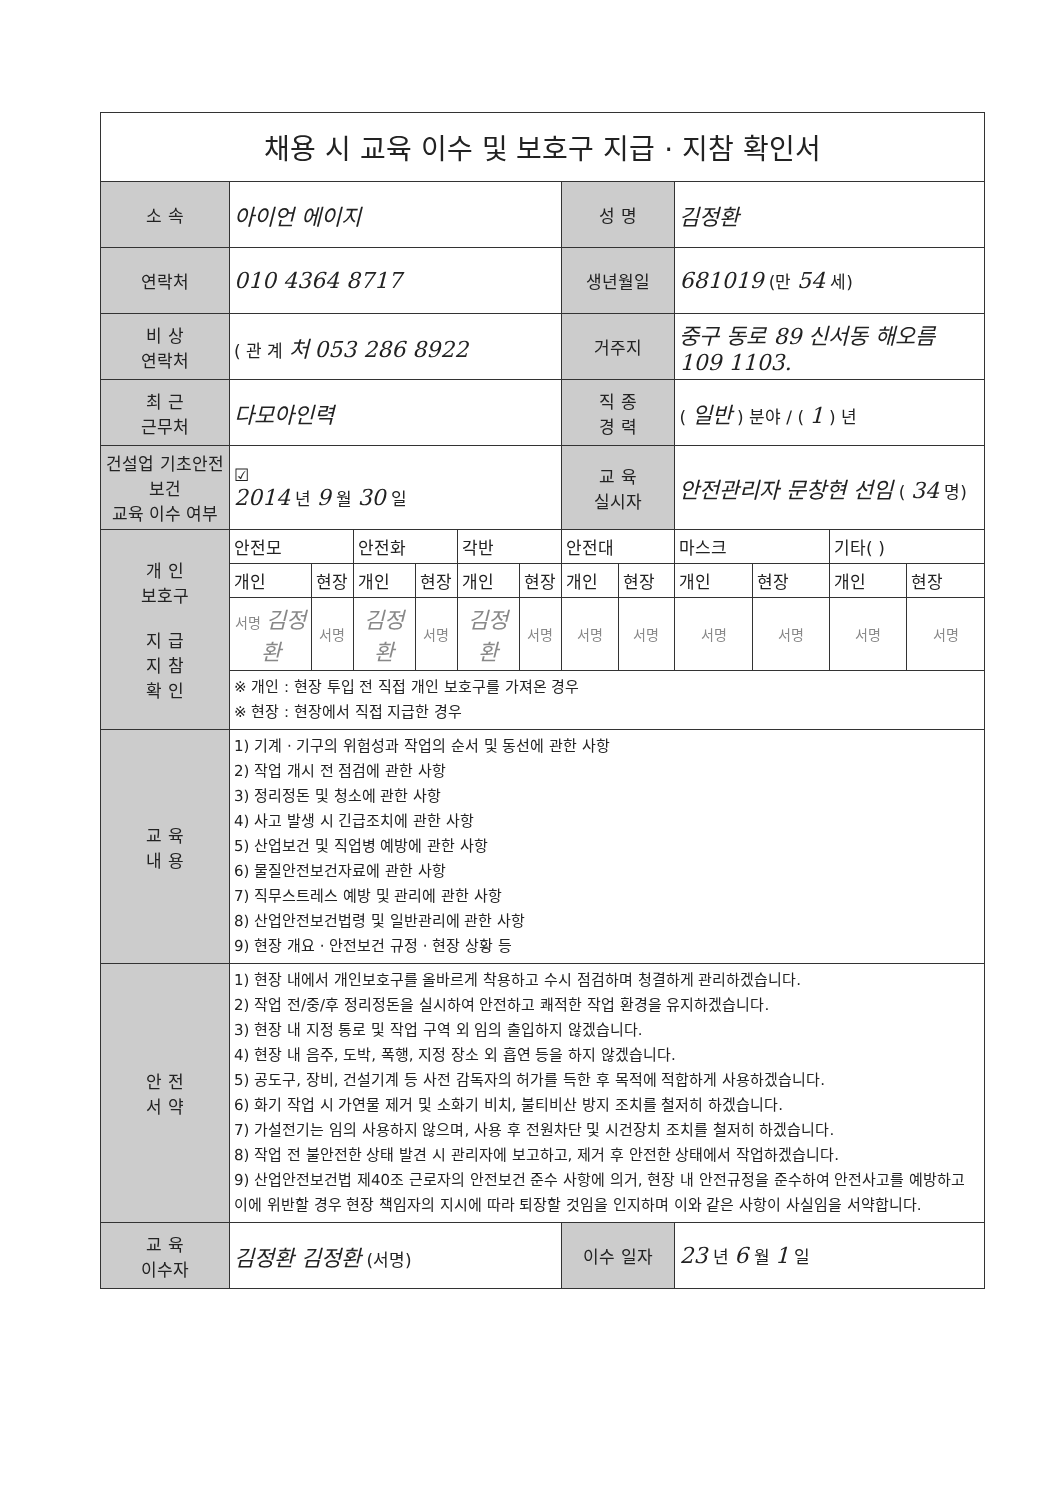| 채용 시 교육 이수 및 보호구 지급 · 지참 확인서 | | | | | | | | | | | | |
| 소 속 | 아이언 에이지 | | | | | | 성 명 | | 김정환 | | | |
| 연락처 | 010 4364 8717 | | | | | | 생년월일 | | 681019 (만 54 세) | | | |
| 비 상 연락처 | ( 관 계 처 053 286 8922 | | | | | | 거주지 | | 중구 동로 89 신서동 해오름 109 1103. | | | |
| 최 근 근무처 | 다모아인력 | | | | | | 직 종 경 력 | | ( 일반 ) 분야 / ( 1 ) 년 | | | |
| 건설업 기초안전보건 교육 이수 여부 | ☑ 2014 년 9 월 30 일 | | | | | | 교 육 실시자 | | 안전관리자 문창현 선임 ( 34 명) | | | |
| 개 인 보호구 지 급 지 참 확 인 | 안전모 | | 안전화 | | 각반 | | 안전대 | | 마스크 | | 기타( ) | |
| | 개인 | 현장 | 개인 | 현장 | 개인 | 현장 | 개인 | 현장 | 개인 | 현장 | 개인 | 현장 |
| | 서명 김정환 | 서명 | 김정환 | 서명 | 김정환 | 서명 | 서명 | 서명 | 서명 | 서명 | 서명 | 서명 |
| | ※ 개인 : 현장 투입 전 직접 개인 보호구를 가져온 경우 ※ 현장 : 현장에서 직접 지급한 경우 | | | | | | | | | | | |
| 교 육 내 용 | 1) 기계 · 기구의 위험성과 작업의 순서 및 동선에 관한 사항 2) 작업 개시 전 점검에 관한 사항 3) 정리정돈 및 청소에 관한 사항 4) 사고 발생 시 긴급조치에 관한 사항 5) 산업보건 및 직업병 예방에 관한 사항 6) 물질안전보건자료에 관한 사항 7) 직무스트레스 예방 및 관리에 관한 사항 8) 산업안전보건법령 및 일반관리에 관한 사항 9) 현장 개요 · 안전보건 규정 · 현장 상황 등 | | | | | | | | | | | |
| 안 전 서 약 | 1) 현장 내에서 개인보호구를 올바르게 착용하고 수시 점검하며 청결하게 관리하겠습니다. 2) 작업 전/중/후 정리정돈을 실시하여 안전하고 쾌적한 작업 환경을 유지하겠습니다. 3) 현장 내 지정 통로 및 작업 구역 외 임의 출입하지 않겠습니다. 4) 현장 내 음주, 도박, 폭행, 지정 장소 외 흡연 등을 하지 않겠습니다. 5) 공도구, 장비, 건설기계 등 사전 감독자의 허가를 득한 후 목적에 적합하게 사용하겠습니다. 6) 화기 작업 시 가연물 제거 및 소화기 비치, 불티비산 방지 조치를 철저히 하겠습니다. 7) 가설전기는 임의 사용하지 않으며, 사용 후 전원차단 및 시건장치 조치를 철저히 하겠습니다. 8) 작업 전 불안전한 상태 발견 시 관리자에 보고하고, 제거 후 안전한 상태에서 작업하겠습니다. 9) 산업안전보건법 제40조 근로자의 안전보건 준수 사항에 의거, 현장 내 안전규정을 준수하여 안전사고를 예방하고 이에 위반할 경우 현장 책임자의 지시에 따라 퇴장할 것임을 인지하며 이와 같은 사항이 사실임을 서약합니다. | | | | | | | | | | | |
| 교 육 이수자 | 김정환 김정환 (서명) | | | | | | 이수 일자 | | 23 년 6 월 1 일 | | | |